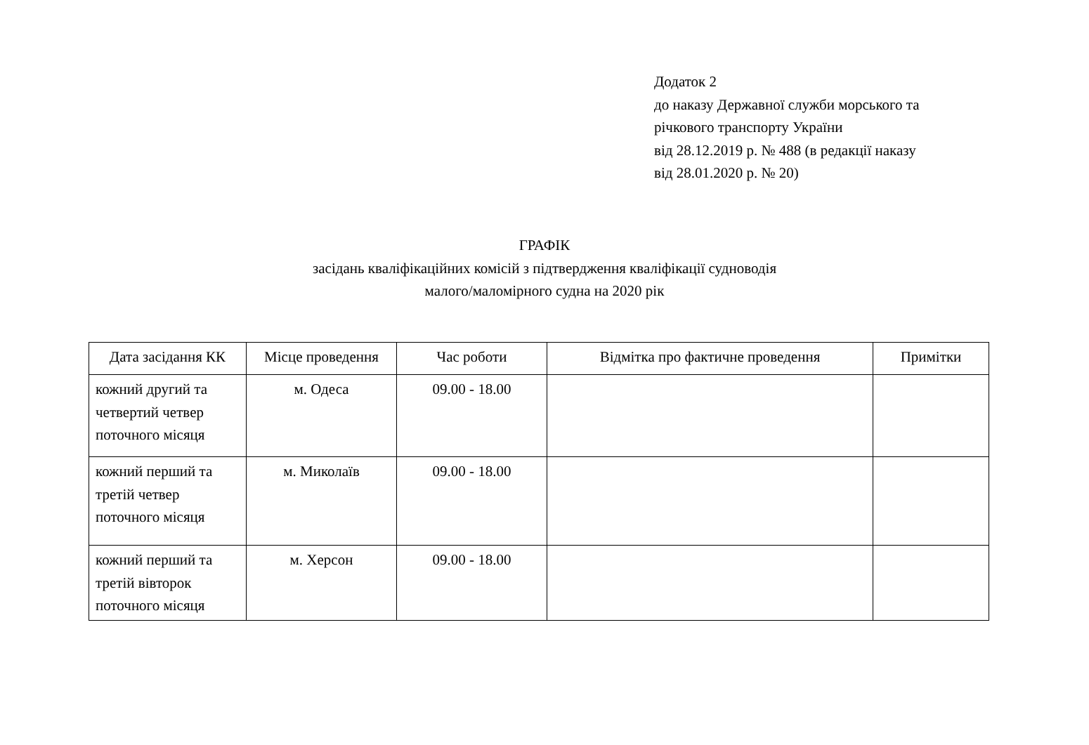Додаток 2
до наказу Державної служби морського та
річкового транспорту України
від 28.12.2019 р. № 488 (в редакції наказу
від 28.01.2020 р. № 20)
ГРАФІК
засідань кваліфікаційних комісій з підтвердження кваліфікації судноводія
малого/маломірного судна на 2020 рік
| Дата засідання КК | Місце проведення | Час роботи | Відмітка про фактичне проведення | Примітки |
| --- | --- | --- | --- | --- |
| кожний другий та четвертий четвер поточного місяця | м. Одеса | 09.00 - 18.00 | | |
| кожний перший та третій четвер поточного місяця | м. Миколаїв | 09.00 - 18.00 | | |
| кожний перший та третій вівторок поточного місяця | м. Херсон | 09.00 - 18.00 | | |